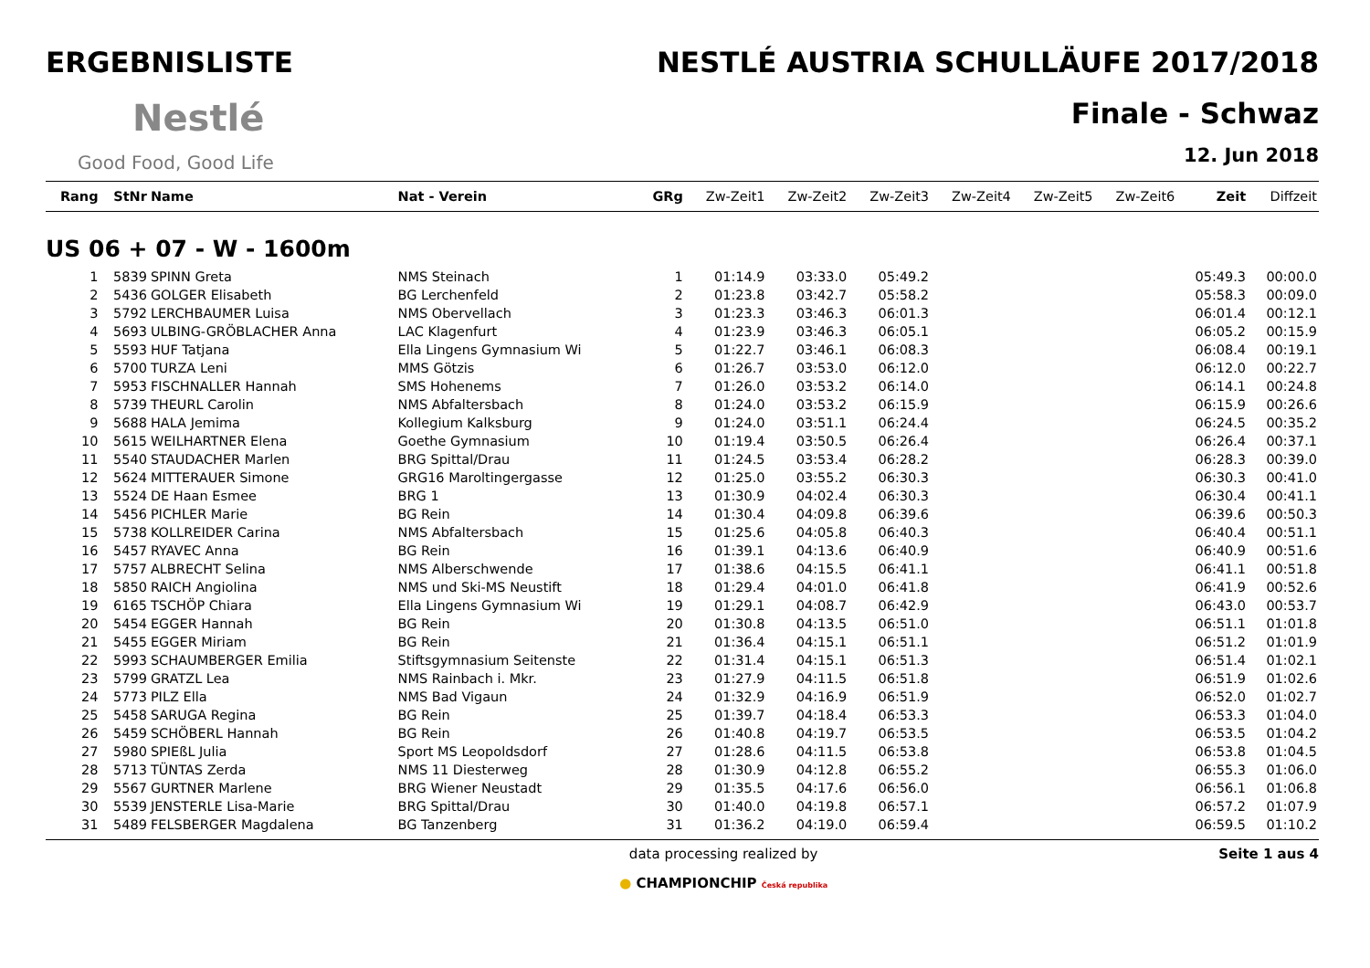ERGEBNISLISTE
Nestlé
Good Food, Good Life
NESTLÉ AUSTRIA SCHULLÄUFE 2017/2018
Finale - Schwaz
12. Jun 2018
| Rang | StNr | Name | Nat - Verein | GRg | Zw-Zeit1 | Zw-Zeit2 | Zw-Zeit3 | Zw-Zeit4 | Zw-Zeit5 | Zw-Zeit6 | Zeit | Diffzeit |
| --- | --- | --- | --- | --- | --- | --- | --- | --- | --- | --- | --- | --- |
| US 06 + 07 - W - 1600m | | | | | | | | | | | | |
| 1 | 5839 | SPINN Greta | NMS Steinach | 1 | 01:14.9 | 03:33.0 | 05:49.2 | | | | 05:49.3 | 00:00.0 |
| 2 | 5436 | GOLGER Elisabeth | BG Lerchenfeld | 2 | 01:23.8 | 03:42.7 | 05:58.2 | | | | 05:58.3 | 00:09.0 |
| 3 | 5792 | LERCHBAUMER Luisa | NMS Obervellach | 3 | 01:23.3 | 03:46.3 | 06:01.3 | | | | 06:01.4 | 00:12.1 |
| 4 | 5693 | ULBING-GRÖBLACHER Anna | LAC Klagenfurt | 4 | 01:23.9 | 03:46.3 | 06:05.1 | | | | 06:05.2 | 00:15.9 |
| 5 | 5593 | HUF Tatjana | Ella Lingens Gymnasium Wi | 5 | 01:22.7 | 03:46.1 | 06:08.3 | | | | 06:08.4 | 00:19.1 |
| 6 | 5700 | TURZA Leni | MMS Götzis | 6 | 01:26.7 | 03:53.0 | 06:12.0 | | | | 06:12.0 | 00:22.7 |
| 7 | 5953 | FISCHNALLER Hannah | SMS Hohenems | 7 | 01:26.0 | 03:53.2 | 06:14.0 | | | | 06:14.1 | 00:24.8 |
| 8 | 5739 | THEURL Carolin | NMS Abfaltersbach | 8 | 01:24.0 | 03:53.2 | 06:15.9 | | | | 06:15.9 | 00:26.6 |
| 9 | 5688 | HALA Jemima | Kollegium Kalksburg | 9 | 01:24.0 | 03:51.1 | 06:24.4 | | | | 06:24.5 | 00:35.2 |
| 10 | 5615 | WEILHARTNER Elena | Goethe Gymnasium | 10 | 01:19.4 | 03:50.5 | 06:26.4 | | | | 06:26.4 | 00:37.1 |
| 11 | 5540 | STAUDACHER Marlen | BRG Spittal/Drau | 11 | 01:24.5 | 03:53.4 | 06:28.2 | | | | 06:28.3 | 00:39.0 |
| 12 | 5624 | MITTERAUER Simone | GRG16 Maroltingergasse | 12 | 01:25.0 | 03:55.2 | 06:30.3 | | | | 06:30.3 | 00:41.0 |
| 13 | 5524 | DE Haan Esmee | BRG 1 | 13 | 01:30.9 | 04:02.4 | 06:30.3 | | | | 06:30.4 | 00:41.1 |
| 14 | 5456 | PICHLER Marie | BG Rein | 14 | 01:30.4 | 04:09.8 | 06:39.6 | | | | 06:39.6 | 00:50.3 |
| 15 | 5738 | KOLLREIDER Carina | NMS Abfaltersbach | 15 | 01:25.6 | 04:05.8 | 06:40.3 | | | | 06:40.4 | 00:51.1 |
| 16 | 5457 | RYAVEC Anna | BG Rein | 16 | 01:39.1 | 04:13.6 | 06:40.9 | | | | 06:40.9 | 00:51.6 |
| 17 | 5757 | ALBRECHT Selina | NMS Alberschwende | 17 | 01:38.6 | 04:15.5 | 06:41.1 | | | | 06:41.1 | 00:51.8 |
| 18 | 5850 | RAICH Angiolina | NMS und Ski-MS Neustift | 18 | 01:29.4 | 04:01.0 | 06:41.8 | | | | 06:41.9 | 00:52.6 |
| 19 | 6165 | TSCHÖP Chiara | Ella Lingens Gymnasium Wi | 19 | 01:29.1 | 04:08.7 | 06:42.9 | | | | 06:43.0 | 00:53.7 |
| 20 | 5454 | EGGER Hannah | BG Rein | 20 | 01:30.8 | 04:13.5 | 06:51.0 | | | | 06:51.1 | 01:01.8 |
| 21 | 5455 | EGGER Miriam | BG Rein | 21 | 01:36.4 | 04:15.1 | 06:51.1 | | | | 06:51.2 | 01:01.9 |
| 22 | 5993 | SCHAUMBERGER Emilia | Stiftsgymnasium Seitenste | 22 | 01:31.4 | 04:15.1 | 06:51.3 | | | | 06:51.4 | 01:02.1 |
| 23 | 5799 | GRATZL Lea | NMS Rainbach i. Mkr. | 23 | 01:27.9 | 04:11.5 | 06:51.8 | | | | 06:51.9 | 01:02.6 |
| 24 | 5773 | PILZ Ella | NMS Bad Vigaun | 24 | 01:32.9 | 04:16.9 | 06:51.9 | | | | 06:52.0 | 01:02.7 |
| 25 | 5458 | SARUGA Regina | BG Rein | 25 | 01:39.7 | 04:18.4 | 06:53.3 | | | | 06:53.3 | 01:04.0 |
| 26 | 5459 | SCHÖBERL Hannah | BG Rein | 26 | 01:40.8 | 04:19.7 | 06:53.5 | | | | 06:53.5 | 01:04.2 |
| 27 | 5980 | SPIEßL Julia | Sport MS Leopoldsdorf | 27 | 01:28.6 | 04:11.5 | 06:53.8 | | | | 06:53.8 | 01:04.5 |
| 28 | 5713 | TÜNTAS Zerda | NMS 11 Diesterweg | 28 | 01:30.9 | 04:12.8 | 06:55.2 | | | | 06:55.3 | 01:06.0 |
| 29 | 5567 | GURTNER Marlene | BRG Wiener Neustadt | 29 | 01:35.5 | 04:17.6 | 06:56.0 | | | | 06:56.1 | 01:06.8 |
| 30 | 5539 | JENSTERLE Lisa-Marie | BRG Spittal/Drau | 30 | 01:40.0 | 04:19.8 | 06:57.1 | | | | 06:57.2 | 01:07.9 |
| 31 | 5489 | FELSBERGER Magdalena | BG Tanzenberg | 31 | 01:36.2 | 04:19.0 | 06:59.4 | | | | 06:59.5 | 01:10.2 |
data processing realized by
● CHAMPIONCHIP Česká republika
Seite 1 aus 4